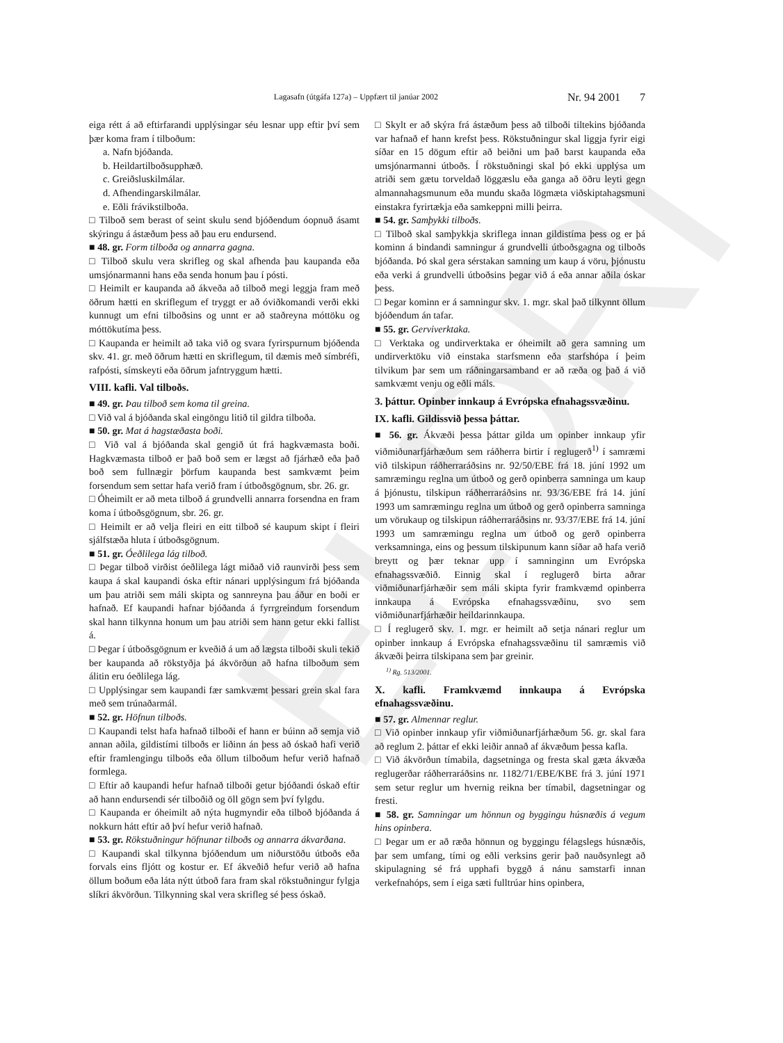ELDRI
Lagasafn (útgáfa 127a) – Uppfært til janúar 2002
Nr. 94 2001 7
eiga rétt á að eftirfarandi upplýsingar séu lesnar upp eftir því sem þær koma fram í tilboðum:
a. Nafn bjóðanda.
b. Heildartilboðsupphæð.
c. Greiðsluskilmálar.
d. Afhendingarskilmálar.
e. Eðli frávikstilboða.
□ Tilboð sem berast of seint skulu send bjóðendum óopnuð ásamt skýringu á ástæðum þess að þau eru endursend.
■ 48. gr. Form tilboða og annarra gagna.
□ Tilboð skulu vera skrifleg og skal afhenda þau kaupanda eða umsjónarmanni hans eða senda honum þau í pósti.
□ Heimilt er kaupanda að ákveða að tilboð megi leggja fram með öðrum hætti en skriflegum ef tryggt er að óviðkomandi verði ekki kunnugt um efni tilboðsins og unnt er að staðreyna móttöku og móttökutíma þess.
□ Kaupanda er heimilt að taka við og svara fyrirspurnum bjóðenda skv. 41. gr. með öðrum hætti en skriflegum, til dæmis með símbréfi, rafpósti, símskeyti eða öðrum jafntryggum hætti.
VIII. kafli. Val tilboðs.
■ 49. gr. Þau tilboð sem koma til greina.
□ Við val á bjóðanda skal eingöngu litið til gildra tilboða.
■ 50. gr. Mat á hagstæðasta boði.
□ Við val á bjóðanda skal gengið út frá hagkvæmasta boði. Hagkvæmasta tilboð er það boð sem er lægst að fjárhæð eða það boð sem fullnægir þörfum kaupanda best samkvæmt þeim forsendum sem settar hafa verið fram í útboðsgögnum, sbr. 26. gr.
□ Óheimilt er að meta tilboð á grundvelli annarra forsendna en fram koma í útboðsgögnum, sbr. 26. gr.
□ Heimilt er að velja fleiri en eitt tilboð sé kaupum skipt í fleiri sjálfstæða hluta í útboðsgögnum.
■ 51. gr. Óeðlilega lág tilboð.
□ Þegar tilboð virðist óeðlilega lágt miðað við raunvirði þess sem kaupa á skal kaupandi óska eftir nánari upplýsingum frá bjóðanda um þau atriði sem máli skipta og sannreyna þau áður en boði er hafnað. Ef kaupandi hafnar bjóðanda á fyrrgreindum forsendum skal hann tilkynna honum um þau atriði sem hann getur ekki fallist á.
□ Þegar í útboðsgögnum er kveðið á um að lægsta tilboði skuli tekið ber kaupanda að rökstyðja þá ákvörðun að hafna tilboðum sem álitin eru óeðlilega lág.
□ Upplýsingar sem kaupandi fær samkvæmt þessari grein skal fara með sem trúnaðarmál.
■ 52. gr. Höfnun tilboðs.
□ Kaupandi telst hafa hafnað tilboði ef hann er búinn að semja við annan aðila, gildistími tilboðs er liðinn án þess að óskað hafi verið eftir framlengingu tilboðs eða öllum tilboðum hefur verið hafnað formlega.
□ Eftir að kaupandi hefur hafnað tilboði getur bjóðandi óskað eftir að hann endursendi sér tilboðið og öll gögn sem því fylgdu.
□ Kaupanda er óheimilt að nýta hugmyndir eða tilboð bjóðanda á nokkurn hátt eftir að því hefur verið hafnað.
■ 53. gr. Rökstuðningur höfnunar tilboðs og annarra ákvarðana.
□ Kaupandi skal tilkynna bjóðendum um niðurstöðu útboðs eða forvals eins fljótt og kostur er. Ef ákveðið hefur verið að hafna öllum boðum eða láta nýtt útboð fara fram skal rökstuðningur fylgja slíkri ákvörðun. Tilkynning skal vera skrifleg sé þess óskað.
□ Skylt er að skýra frá ástæðum þess að tilboði tiltekins bjóðanda var hafnað ef hann krefst þess. Rökstuðningur skal liggja fyrir eigi síðar en 15 dögum eftir að beiðni um það barst kaupanda eða umsjónarmanni útboðs. Í rökstuðningi skal þó ekki upplýsa um atriði sem gætu torveldað löggæslu eða ganga að öðru leyti gegn almannahagsmunum eða mundu skaða lögmæta viðskiptahagsmuni einstakra fyrirtækja eða samkeppni milli þeirra.
■ 54. gr. Samþykki tilboðs.
□ Tilboð skal samþykkja skriflega innan gildistíma þess og er þá kominn á bindandi samningur á grundvelli útboðsgagna og tilboðs bjóðanda. Þó skal gera sérstakan samning um kaup á vöru, þjónustu eða verki á grundvelli útboðsins þegar við á eða annar aðila óskar þess.
□ Þegar kominn er á samningur skv. 1. mgr. skal það tilkynnt öllum bjóðendum án tafar.
■ 55. gr. Gerviverktaka.
□ Verktaka og undirverktaka er óheimilt að gera samning um undirverktöku við einstaka starfsmenn eða starfshópa í þeim tilvikum þar sem um ráðningarsamband er að ræða og það á við samkvæmt venju og eðli máls.
3. þáttur. Opinber innkaup á Evrópska efnahagssvæðinu.
IX. kafli. Gildissvið þessa þáttar.
■ 56. gr. Ákvæði þessa þáttar gilda um opinber innkaup yfir viðmiðunarfjárhæðum sem ráðherra birtir í reglugerð<sup>1)</sup> í samræmi við tilskipun ráðherraráðsins nr. 92/50/EBE frá 18. júní 1992 um samræmingu reglna um útboð og gerð opinberra samninga um kaup á þjónustu, tilskipun ráðherraráðsins nr. 93/36/EBE frá 14. júní 1993 um samræmingu reglna um útboð og gerð opinberra samninga um vörukaup og tilskipun ráðherraráðsins nr. 93/37/EBE frá 14. júní 1993 um samræmingu reglna um útboð og gerð opinberra verksamninga, eins og þessum tilskipunum kann síðar að hafa verið breytt og þær teknar upp í samninginn um Evrópska efnahagssvæðið. Einnig skal í reglugerð birta aðrar viðmiðunarfjárhæðir sem máli skipta fyrir framkvæmd opinberra innkaupa á Evrópska efnahagssvæðinu, svo sem viðmiðunarfjárhæðir heildarinnkaupa.
□ Í reglugerð skv. 1. mgr. er heimilt að setja nánari reglur um opinber innkaup á Evrópska efnahagssvæðinu til samræmis við ákvæði þeirra tilskipana sem þar greinir.
<sup>1)</sup> Rg. 513/2001.
X. kafli. Framkvæmd innkaupa á Evrópska efnahagssvæðinu.
■ 57. gr. Almennar reglur.
□ Við opinber innkaup yfir viðmiðunarfjárhæðum 56. gr. skal fara að reglum 2. þáttar ef ekki leiðir annað af ákvæðum þessa kafla.
□ Við ákvörðun tímabila, dagsetninga og fresta skal gæta ákvæða reglugerðar ráðherraráðsins nr. 1182/71/EBE/KBE frá 3. júní 1971 sem setur reglur um hvernig reikna ber tímabil, dagsetningar og fresti.
■ 58. gr. Samningar um hönnun og byggingu húsnæðis á vegum hins opinbera.
□ Þegar um er að ræða hönnun og byggingu félagslegs húsnæðis, þar sem umfang, tími og eðli verksins gerir það nauðsynlegt að skipulagning sé frá upphafi byggð á nánu samstarfi innan verkefnahóps, sem í eiga sæti fulltrúar hins opinbera,